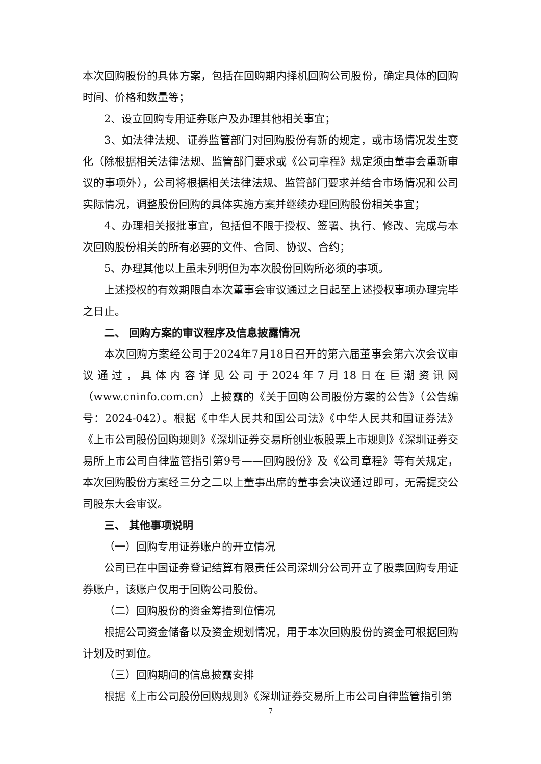本次回购股份的具体方案，包括在回购期内择机回购公司股份，确定具体的回购时间、价格和数量等；
2、设立回购专用证券账户及办理其他相关事宜；
3、如法律法规、证券监管部门对回购股份有新的规定，或市场情况发生变化（除根据相关法律法规、监管部门要求或《公司章程》规定须由董事会重新审议的事项外），公司将根据相关法律法规、监管部门要求并结合市场情况和公司实际情况，调整股份回购的具体实施方案并继续办理回购股份相关事宜；
4、办理相关报批事宜，包括但不限于授权、签署、执行、修改、完成与本次回购股份相关的所有必要的文件、合同、协议、合约；
5、办理其他以上虽未列明但为本次股份回购所必须的事项。
上述授权的有效期限自本次董事会审议通过之日起至上述授权事项办理完毕之日止。
二、 回购方案的审议程序及信息披露情况
本次回购方案经公司于2024年7月18日召开的第六届董事会第六次会议审议通过，具体内容详见公司于2024年7月18日在巨潮资讯网（www.cninfo.com.cn）上披露的《关于回购公司股份方案的公告》（公告编号：2024-042）。根据《中华人民共和国公司法》《中华人民共和国证券法》《上市公司股份回购规则》《深圳证券交易所创业板股票上市规则》《深圳证券交易所上市公司自律监管指引第9号——回购股份》及《公司章程》等有关规定，本次回购股份方案经三分之二以上董事出席的董事会决议通过即可，无需提交公司股东大会审议。
三、 其他事项说明
（一）回购专用证券账户的开立情况
公司已在中国证券登记结算有限责任公司深圳分公司开立了股票回购专用证券账户，该账户仅用于回购公司股份。
（二）回购股份的资金筹措到位情况
根据公司资金储备以及资金规划情况，用于本次回购股份的资金可根据回购计划及时到位。
（三）回购期间的信息披露安排
根据《上市公司股份回购规则》《深圳证券交易所上市公司自律监管指引第
7